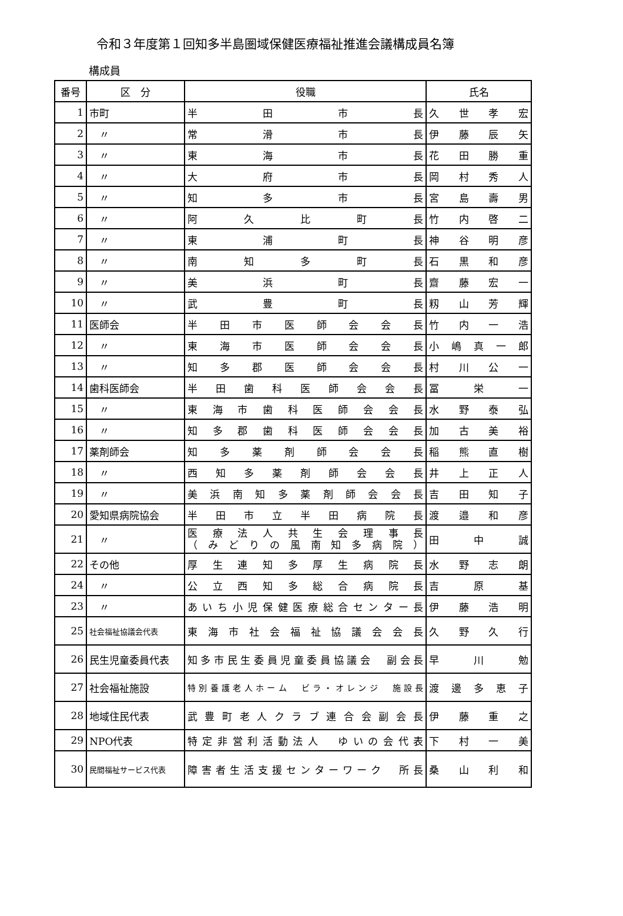令和３年度第１回知多半島圏域保健医療福祉推進会議構成員名簿
構成員
| 番号 | 区 分 | 役職 | 氏名 |
| --- | --- | --- | --- |
| 1 | 市町 | 半 田 市 長 | 久 世 孝 宏 |
| 2 | 〃 | 常 滑 市 長 | 伊 藤 辰 矢 |
| 3 | 〃 | 東 海 市 長 | 花 田 勝 重 |
| 4 | 〃 | 大 府 市 長 | 岡 村 秀 人 |
| 5 | 〃 | 知 多 市 長 | 宮 島 壽 男 |
| 6 | 〃 | 阿 久 比 町 長 | 竹 内 啓 二 |
| 7 | 〃 | 東 浦 町 長 | 神 谷 明 彦 |
| 8 | 〃 | 南 知 多 町 長 | 石 黒 和 彦 |
| 9 | 〃 | 美 浜 町 長 | 齋 藤 宏 一 |
| 10 | 〃 | 武 豊 町 長 | 籾 山 芳 輝 |
| 11 | 医師会 | 半 田 市 医 師 会 会 長 | 竹 内 一 浩 |
| 12 | 〃 | 東 海 市 医 師 会 会 長 | 小 嶋 真 一 郎 |
| 13 | 〃 | 知 多 郡 医 師 会 会 長 | 村 川 公 一 |
| 14 | 歯科医師会 | 半 田 歯 科 医 師 会 会 長 | 冨 栄 一 |
| 15 | 〃 | 東 海 市 歯 科 医 師 会 会 長 | 水 野 泰 弘 |
| 16 | 〃 | 知 多 郡 歯 科 医 師 会 会 長 | 加 古 美 裕 |
| 17 | 薬剤師会 | 知 多 薬 剤 師 会 会 長 | 稲 熊 直 樹 |
| 18 | 〃 | 西 知 多 薬 剤 師 会 会 長 | 井 上 正 人 |
| 19 | 〃 | 美 浜 南 知 多 薬 剤 師 会 会 長 | 吉 田 知 子 |
| 20 | 愛知県病院協会 | 半 田 市 立 半 田 病 院 長 | 渡 邉 和 彦 |
| 21 | 〃 | 医 療 法 人 共 生 会 理 事 長 （ み ど り の 風 南 知 多 病 院 ） | 田 中 誠 |
| 22 | その他 | 厚 生 連 知 多 厚 生 病 院 長 | 水 野 志 朗 |
| 24 | 〃 | 公 立 西 知 多 総 合 病 院 長 | 吉 原 基 |
| 23 | 〃 | あいち小児保健医療総合センター長 | 伊 藤 浩 明 |
| 25 | 社会福祉協議会代表 | 東 海 市 社 会 福 祉 協 議 会 会 長 | 久 野 久 行 |
| 26 | 民生児童委員代表 | 知多市民生委員児童委員協議会 副会長 | 早 川 勉 |
| 27 | 社会福祉施設 | 特別養護老人ホーム ビラ・オレンジ 施設長 | 渡 邊 多 恵 子 |
| 28 | 地域住民代表 | 武 豊 町 老 人 ク ラ ブ 連 合 会 副 会 長 | 伊 藤 重 之 |
| 29 | NPO代表 | 特定非営利活動法人 ゆいの会代表 | 下 村 一 美 |
| 30 | 民間福祉サービス代表 | 障害者生活支援センターワーク 所長 | 桑 山 利 和 |